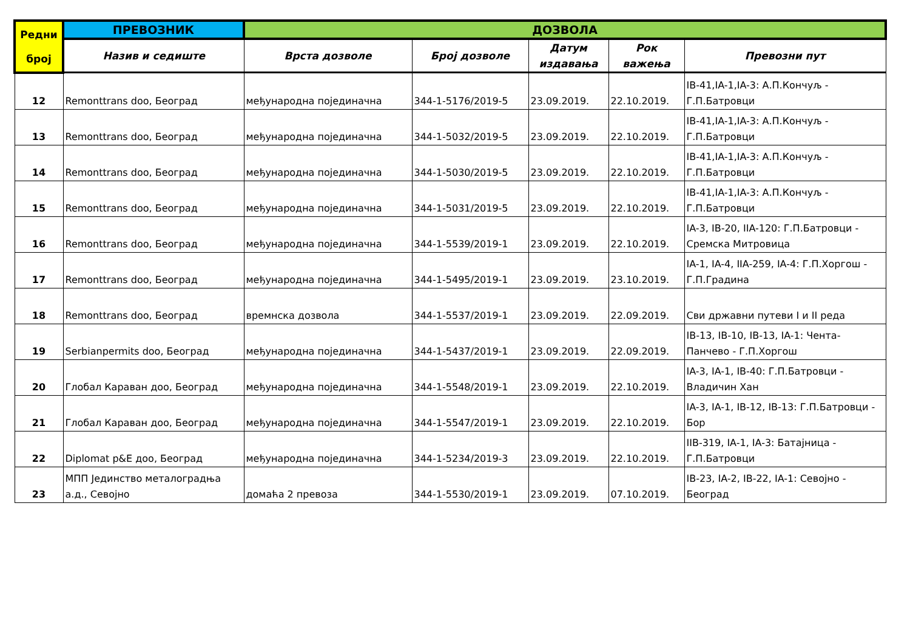| Редни број | ПРЕВОЗНИК | ДОЗВОЛА | | | | |
| --- | --- | --- | --- | --- | --- | --- |
| | Назив и седиште | Врста дозволе | Број дозволе | Датум издавања | Рок важења | Превозни пут |
| 12 | Remonttrans doo, Београд | међународна појединачна | 344-1-5176/2019-5 | 23.09.2019. | 22.10.2019. | IB-41,IA-1,IA-3: А.П.Кончуљ - Г.П.Батровци |
| 13 | Remonttrans doo, Београд | међународна појединачна | 344-1-5032/2019-5 | 23.09.2019. | 22.10.2019. | IB-41,IA-1,IA-3: А.П.Кончуљ - Г.П.Батровци |
| 14 | Remonttrans doo, Београд | међународна појединачна | 344-1-5030/2019-5 | 23.09.2019. | 22.10.2019. | IB-41,IA-1,IA-3: А.П.Кончуљ - Г.П.Батровци |
| 15 | Remonttrans doo, Београд | међународна појединачна | 344-1-5031/2019-5 | 23.09.2019. | 22.10.2019. | IB-41,IA-1,IA-3: А.П.Кончуљ - Г.П.Батровци |
| 16 | Remonttrans doo, Београд | међународна појединачна | 344-1-5539/2019-1 | 23.09.2019. | 22.10.2019. | IA-3, IB-20, IIA-120: Г.П.Батровци - Сремска Митровица |
| 17 | Remonttrans doo, Београд | међународна појединачна | 344-1-5495/2019-1 | 23.09.2019. | 23.10.2019. | IA-1, IA-4, IIA-259, IA-4: Г.П.Хоргош - Г.П.Градина |
| 18 | Remonttrans doo, Београд | времнска дозвола | 344-1-5537/2019-1 | 23.09.2019. | 22.09.2019. | Сви државни путеви I и II реда |
| 19 | Serbianpermits doo, Београд | међународна појединачна | 344-1-5437/2019-1 | 23.09.2019. | 22.09.2019. | IB-13, IB-10, IB-13, IA-1: Чента- Панчево - Г.П.Хоргош |
| 20 | Глобал Караван доо, Београд | међународна појединачна | 344-1-5548/2019-1 | 23.09.2019. | 22.10.2019. | IA-3, IA-1, IB-40: Г.П.Батровци - Владичин Хан |
| 21 | Глобал Караван доо, Београд | међународна појединачна | 344-1-5547/2019-1 | 23.09.2019. | 22.10.2019. | IA-3, IA-1, IB-12, IB-13: Г.П.Батровци - Бор |
| 22 | Diplomat p&E доо, Београд | међународна појединачна | 344-1-5234/2019-3 | 23.09.2019. | 22.10.2019. | IIB-319, IA-1, IA-3: Батајница - Г.П.Батровци |
| 23 | МПП Јединство металоградња а.д., Севојно | домаћа 2 превоза | 344-1-5530/2019-1 | 23.09.2019. | 07.10.2019. | IB-23, IA-2, IB-22, IA-1: Севојно - Београд |